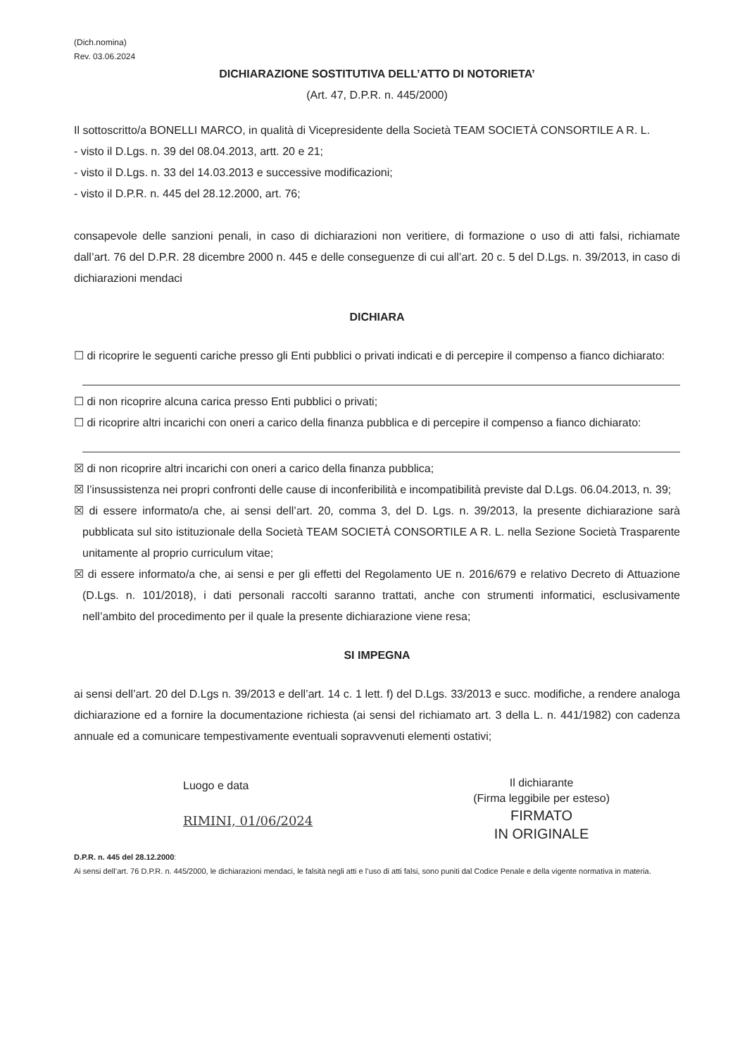(Dich.nomina)
Rev. 03.06.2024
DICHIARAZIONE SOSTITUTIVA DELL’ATTO DI NOTORIETA’
(Art. 47, D.P.R. n. 445/2000)
Il sottoscritto/a BONELLI MARCO, in qualità di Vicepresidente della Società TEAM SOCIETÀ CONSORTILE A R. L.
- visto il D.Lgs. n. 39 del 08.04.2013, artt. 20 e 21;
- visto il D.Lgs. n. 33 del 14.03.2013 e successive modificazioni;
- visto il D.P.R. n. 445 del 28.12.2000, art. 76;
consapevole delle sanzioni penali, in caso di dichiarazioni non veritiere, di formazione o uso di atti falsi, richiamate dall’art. 76 del D.P.R. 28 dicembre 2000 n. 445 e delle conseguenze di cui all’art. 20 c. 5 del D.Lgs. n. 39/2013, in caso di dichiarazioni mendaci
DICHIARA
☐ di ricoprire le seguenti cariche presso gli Enti pubblici o privati indicati e di percepire il compenso a fianco dichiarato:
☐ di non ricoprire alcuna carica presso Enti pubblici o privati;
☐ di ricoprire altri incarichi con oneri a carico della finanza pubblica e di percepire il compenso a fianco dichiarato:
☒ di non ricoprire altri incarichi con oneri a carico della finanza pubblica;
☒ l’insussistenza nei propri confronti delle cause di inconferibilità e incompatibilità previste dal D.Lgs. 06.04.2013, n. 39;
☒ di essere informato/a che, ai sensi dell’art. 20, comma 3, del D. Lgs. n. 39/2013, la presente dichiarazione sarà pubblicata sul sito istituzionale della Società TEAM SOCIETÀ CONSORTILE A R. L. nella Sezione Società Trasparente unitamente al proprio curriculum vitae;
☒ di essere informato/a che, ai sensi e per gli effetti del Regolamento UE n. 2016/679 e relativo Decreto di Attuazione (D.Lgs. n. 101/2018), i dati personali raccolti saranno trattati, anche con strumenti informatici, esclusivamente nell’ambito del procedimento per il quale la presente dichiarazione viene resa;
SI IMPEGNA
ai sensi dell’art. 20 del D.Lgs n. 39/2013 e dell’art. 14 c. 1 lett. f) del D.Lgs. 33/2013 e succ. modifiche, a rendere analoga dichiarazione ed a fornire la documentazione richiesta (ai sensi del richiamato art. 3 della L. n. 441/1982) con cadenza annuale ed a comunicare tempestivamente eventuali sopravvenuti elementi ostativi;
Luogo e data
RIMINI, 01/06/2024
Il dichiarante
(Firma leggibile per esteso)
FIRMATO
IN ORIGINALE
D.P.R. n. 445 del 28.12.2000:
Ai sensi dell’art. 76 D.P.R. n. 445/2000, le dichiarazioni mendaci, le falsità negli atti e l’uso di atti falsi, sono puniti dal Codice Penale e della vigente normativa in materia.